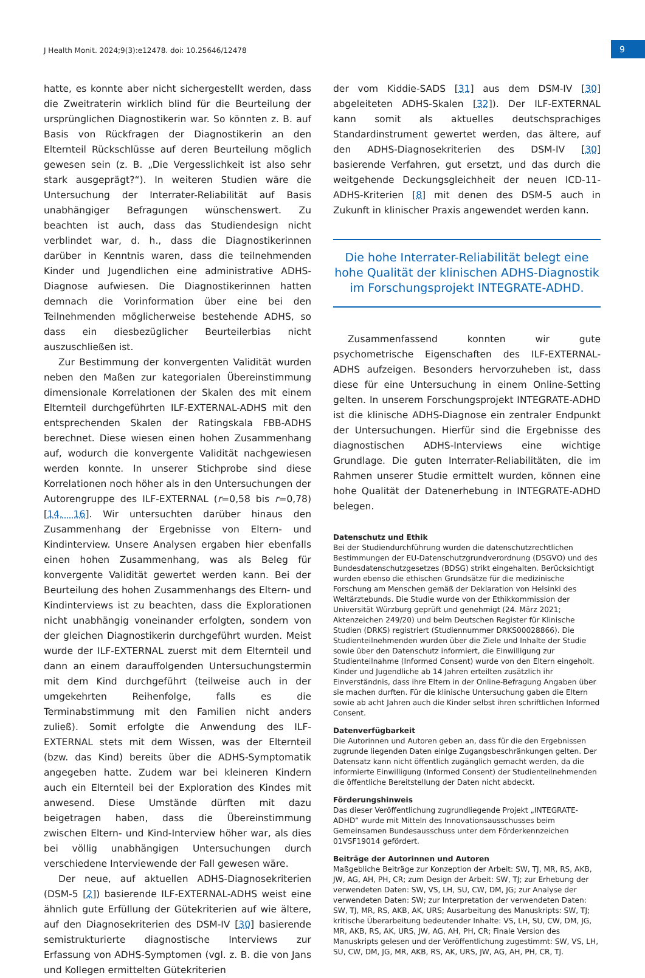J Health Monit. 2024;9(3):e12478. doi: 10.25646/12478
9
hatte, es konnte aber nicht sichergestellt werden, dass die Zweitraterin wirklich blind für die Beurteilung der ursprünglichen Diagnostikerin war. So könnten z. B. auf Basis von Rückfragen der Diagnostikerin an den Elternteil Rückschlüsse auf deren Beurteilung möglich gewesen sein (z. B. „Die Vergesslichkeit ist also sehr stark ausgeprägt?“). In weiteren Studien wäre die Untersuchung der Interrater-Reliabilität auf Basis unabhängiger Befragungen wünschenswert. Zu beachten ist auch, dass das Studiendesign nicht verblindet war, d. h., dass die Diagnostikerinnen darüber in Kenntnis waren, dass die teilnehmenden Kinder und Jugendlichen eine administrative ADHS-Diagnose aufwiesen. Die Diagnostikerinnen hatten demnach die Vorinformation über eine bei den Teilnehmenden möglicherweise bestehende ADHS, so dass ein diesbezüglicher Beurteilerbias nicht auszuschließen ist.
Zur Bestimmung der konvergenten Validität wurden neben den Maßen zur kategorialen Übereinstimmung dimensionale Korrelationen der Skalen des mit einem Elternteil durchgeführten ILF-EXTERNAL-ADHS mit den entsprechenden Skalen der Ratingskala FBB-ADHS berechnet. Diese wiesen einen hohen Zusammenhang auf, wodurch die konvergente Validität nachgewiesen werden konnte. In unserer Stichprobe sind diese Korrelationen noch höher als in den Untersuchungen der Autorengruppe des ILF-EXTERNAL (r=0,58 bis r=0,78) [14, 16]. Wir untersuchten darüber hinaus den Zusammenhang der Ergebnisse von Eltern- und Kindinterview. Unsere Analysen ergaben hier ebenfalls einen hohen Zusammenhang, was als Beleg für konvergente Validität gewertet werden kann. Bei der Beurteilung des hohen Zusammenhangs des Eltern- und Kindinterviews ist zu beachten, dass die Explorationen nicht unabhängig voneinander erfolgten, sondern von der gleichen Diagnostikerin durchgeführt wurden. Meist wurde der ILF-EXTERNAL zuerst mit dem Elternteil und dann an einem darauffolgenden Untersuchungstermin mit dem Kind durchgeführt (teilweise auch in der umgekehrten Reihenfolge, falls es die Terminabstimmung mit den Familien nicht anders zuließ). Somit erfolgte die Anwendung des ILF-EXTERNAL stets mit dem Wissen, was der Elternteil (bzw. das Kind) bereits über die ADHS-Symptomatik angegeben hatte. Zudem war bei kleineren Kindern auch ein Elternteil bei der Exploration des Kindes mit anwesend. Diese Umstände dürften mit dazu beigetragen haben, dass die Übereinstimmung zwischen Eltern- und Kind-Interview höher war, als dies bei völlig unabhängigen Untersuchungen durch verschiedene Interviewende der Fall gewesen wäre.
Der neue, auf aktuellen ADHS-Diagnosekriterien (DSM-5 [2]) basierende ILF-EXTERNAL-ADHS weist eine ähnlich gute Erfüllung der Gütekriterien auf wie ältere, auf den Diagnosekriterien des DSM-IV [30] basierende semistrukturierte diagnostische Interviews zur Erfassung von ADHS-Symptomen (vgl. z. B. die von Jans und Kollegen ermittelten Gütekriterien
der vom Kiddie-SADS [31] aus dem DSM-IV [30] abgeleiteten ADHS-Skalen [32]). Der ILF-EXTERNAL kann somit als aktuelles deutschsprachiges Standardinstrument gewertet werden, das ältere, auf den ADHS-Diagnosekriterien des DSM-IV [30] basierende Verfahren, gut ersetzt, und das durch die weitgehende Deckungsgleichheit der neuen ICD-11-ADHS-Kriterien [8] mit denen des DSM-5 auch in Zukunft in klinischer Praxis angewendet werden kann.
Die hohe Interrater-Reliabilität belegt eine hohe Qualität der klinischen ADHS-Diagnostik im Forschungsprojekt INTEGRATE-ADHD.
Zusammenfassend konnten wir gute psychometrische Eigenschaften des ILF-EXTERNAL-ADHS aufzeigen. Besonders hervorzuheben ist, dass diese für eine Untersuchung in einem Online-Setting gelten. In unserem Forschungsprojekt INTEGRATE-ADHD ist die klinische ADHS-Diagnose ein zentraler Endpunkt der Untersuchungen. Hierfür sind die Ergebnisse des diagnostischen ADHS-Interviews eine wichtige Grundlage. Die guten Interrater-Reliabilitäten, die im Rahmen unserer Studie ermittelt wurden, können eine hohe Qualität der Datenerhebung in INTEGRATE-ADHD belegen.
Datenschutz und Ethik
Bei der Studiendurchführung wurden die datenschutzrechtlichen Bestimmungen der EU-Datenschutzgrundverordnung (DSGVO) und des Bundesdatenschutzgesetzes (BDSG) strikt eingehalten. Berücksichtigt wurden ebenso die ethischen Grundsätze für die medizinische Forschung am Menschen gemäß der Deklaration von Helsinki des Weltärztebunds. Die Studie wurde von der Ethikkommission der Universität Würzburg geprüft und genehmigt (24. März 2021; Aktenzeichen 249/20) und beim Deutschen Register für Klinische Studien (DRKS) registriert (Studiennummer DRKS00028866). Die Studienteilnehmenden wurden über die Ziele und Inhalte der Studie sowie über den Datenschutz informiert, die Einwilligung zur Studienteilnahme (Informed Consent) wurde von den Eltern eingeholt. Kinder und Jugendliche ab 14 Jahren erteilten zusätzlich ihr Einverständnis, dass ihre Eltern in der Online-Befragung Angaben über sie machen durften. Für die klinische Untersuchung gaben die Eltern sowie ab acht Jahren auch die Kinder selbst ihren schriftlichen Informed Consent.
Datenverfügbarkeit
Die Autorinnen und Autoren geben an, dass für die den Ergebnissen zugrunde liegenden Daten einige Zugangsbeschränkungen gelten. Der Datensatz kann nicht öffentlich zugänglich gemacht werden, da die informierte Einwilligung (Informed Consent) der Studienteilnehmenden die öffentliche Bereitstellung der Daten nicht abdeckt.
Förderungshinweis
Das dieser Veröffentlichung zugrundliegende Projekt „INTEGRATE-ADHD“ wurde mit Mitteln des Innovationsausschusses beim Gemeinsamen Bundesausschuss unter dem Förderkennzeichen 01VSF19014 gefördert.
Beiträge der Autorinnen und Autoren
Maßgebliche Beiträge zur Konzeption der Arbeit: SW, TJ, MR, RS, AKB, JW, AG, AH, PH, CR; zum Design der Arbeit: SW, TJ; zur Erhebung der verwendeten Daten: SW, VS, LH, SU, CW, DM, JG; zur Analyse der verwendeten Daten: SW; zur Interpretation der verwendeten Daten: SW, TJ, MR, RS, AKB, AK, URS; Ausarbeitung des Manuskripts: SW, TJ; kritische Überarbeitung bedeutender Inhalte: VS, LH, SU, CW, DM, JG, MR, AKB, RS, AK, URS, JW, AG, AH, PH, CR; Finale Version des Manuskripts gelesen und der Veröffentlichung zugestimmt: SW, VS, LH, SU, CW, DM, JG, MR, AKB, RS, AK, URS, JW, AG, AH, PH, CR, TJ.